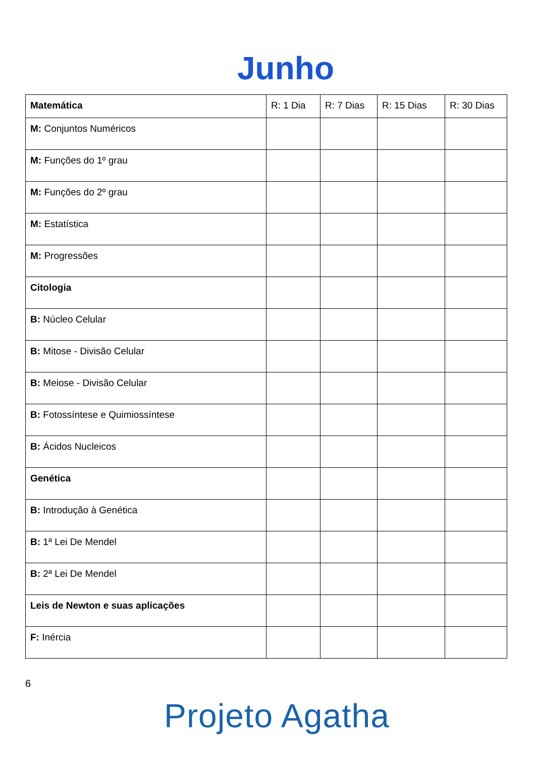Junho
| Matemática | R: 1 Dia | R: 7 Dias | R: 15 Dias | R: 30 Dias |
| --- | --- | --- | --- | --- |
| M: Conjuntos Numéricos | | | | |
| M: Funções do 1º grau | | | | |
| M: Funções do 2º grau | | | | |
| M: Estatística | | | | |
| M: Progressões | | | | |
| Citologia | | | | |
| B: Núcleo Celular | | | | |
| B: Mitose - Divisão Celular | | | | |
| B: Meiose - Divisão Celular | | | | |
| B: Fotossíntese e Quimiossíntese | | | | |
| B: Ácidos Nucleicos | | | | |
| Genética | | | | |
| B: Introdução à Genética | | | | |
| B: 1ª Lei De Mendel | | | | |
| B: 2ª Lei De Mendel | | | | |
| Leis de Newton e suas aplicações | | | | |
| F: Inércia | | | | |
6
Projeto Agatha